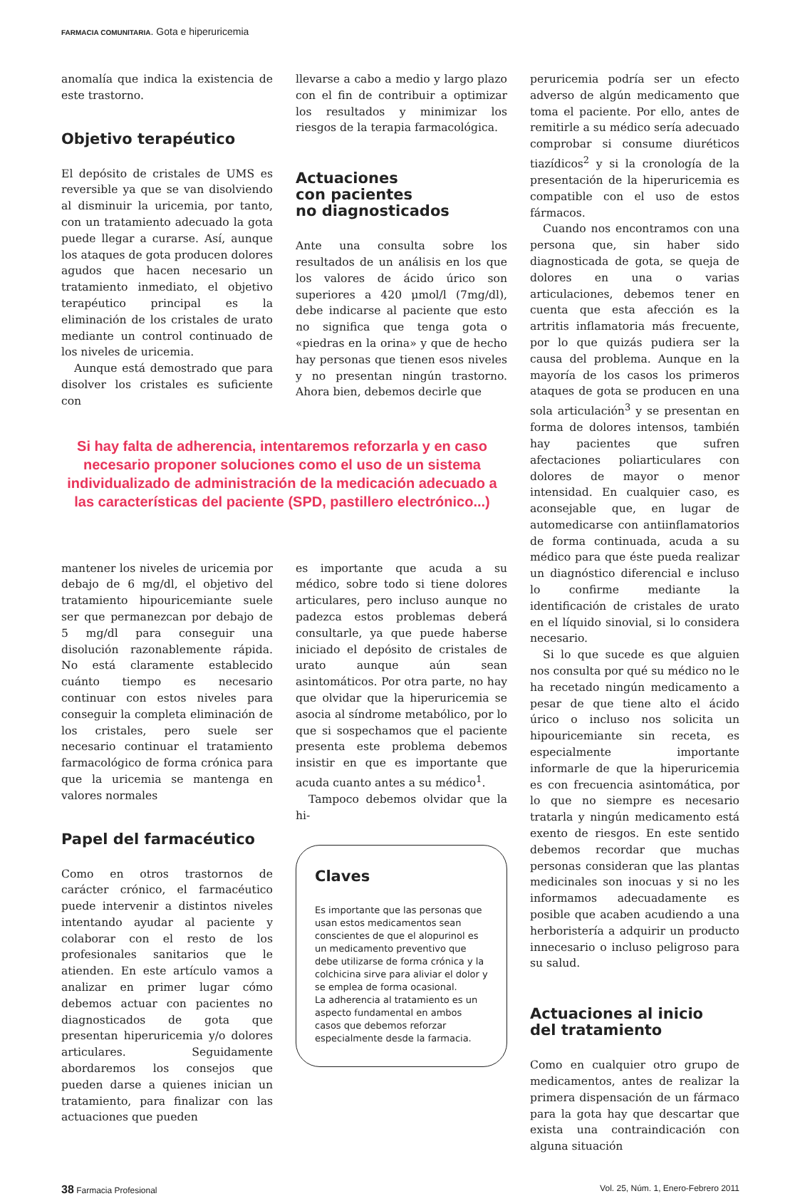FARMACIA COMUNITARIA. Gota e hiperuricemia
anomalía que indica la existencia de este trastorno.
Objetivo terapéutico
El depósito de cristales de UMS es reversible ya que se van disolviendo al disminuir la uricemia, por tanto, con un tratamiento adecuado la gota puede llegar a curarse. Así, aunque los ataques de gota producen dolores agudos que hacen necesario un tratamiento inmediato, el objetivo terapéutico principal es la eliminación de los cristales de urato mediante un control continuado de los niveles de uricemia.
Aunque está demostrado que para disolver los cristales es suficiente con
llevarse a cabo a medio y largo plazo con el fin de contribuir a optimizar los resultados y minimizar los riesgos de la terapia farmacológica.
Actuaciones
con pacientes
no diagnosticados
Ante una consulta sobre los resultados de un análisis en los que los valores de ácido úrico son superiores a 420 μmol/l (7mg/dl), debe indicarse al paciente que esto no significa que tenga gota o «piedras en la orina» y que de hecho hay personas que tienen esos niveles y no presentan ningún trastorno. Ahora bien, debemos decirle que
Si hay falta de adherencia, intentaremos reforzarla y en caso necesario proponer soluciones como el uso de un sistema individualizado de administración de la medicación adecuado a las características del paciente (SPD, pastillero electrónico...)
mantener los niveles de uricemia por debajo de 6 mg/dl, el objetivo del tratamiento hipouricemiante suele ser que permanezcan por debajo de 5 mg/dl para conseguir una disolución razonablemente rápida. No está claramente establecido cuánto tiempo es necesario continuar con estos niveles para conseguir la completa eliminación de los cristales, pero suele ser necesario continuar el tratamiento farmacológico de forma crónica para que la uricemia se mantenga en valores normales
Papel del farmacéutico
Como en otros trastornos de carácter crónico, el farmacéutico puede intervenir a distintos niveles intentando ayudar al paciente y colaborar con el resto de los profesionales sanitarios que le atienden. En este artículo vamos a analizar en primer lugar cómo debemos actuar con pacientes no diagnosticados de gota que presentan hiperuricemia y/o dolores articulares. Seguidamente abordaremos los consejos que pueden darse a quienes inician un tratamiento, para finalizar con las actuaciones que pueden
es importante que acuda a su médico, sobre todo si tiene dolores articulares, pero incluso aunque no padezca estos problemas deberá consultarle, ya que puede haberse iniciado el depósito de cristales de urato aunque aún sean asintomáticos. Por otra parte, no hay que olvidar que la hiperuricemia se asocia al síndrome metabólico, por lo que si sospechamos que el paciente presenta este problema debemos insistir en que es importante que acuda cuanto antes a su médico<sup>1</sup>.
Tampoco debemos olvidar que la hi-
Claves
Es importante que las personas que usan estos medicamentos sean conscientes de que el alopurinol es un medicamento preventivo que debe utilizarse de forma crónica y la colchicina sirve para aliviar el dolor y se emplea de forma ocasional.
La adherencia al tratamiento es un aspecto fundamental en ambos casos que debemos reforzar especialmente desde la farmacia.
peruricemia podría ser un efecto adverso de algún medicamento que toma el paciente. Por ello, antes de remitirle a su médico sería adecuado comprobar si consume diuréticos tiazídicos<sup>2</sup> y si la cronología de la presentación de la hiperuricemia es compatible con el uso de estos fármacos.
Cuando nos encontramos con una persona que, sin haber sido diagnosticada de gota, se queja de dolores en una o varias articulaciones, debemos tener en cuenta que esta afección es la artritis inflamatoria más frecuente, por lo que quizás pudiera ser la causa del problema. Aunque en la mayoría de los casos los primeros ataques de gota se producen en una sola articulación<sup>3</sup> y se presentan en forma de dolores intensos, también hay pacientes que sufren afectaciones poliarticulares con dolores de mayor o menor intensidad. En cualquier caso, es aconsejable que, en lugar de automedicarse con antiinflamatorios de forma continuada, acuda a su médico para que éste pueda realizar un diagnóstico diferencial e incluso lo confirme mediante la identificación de cristales de urato en el líquido sinovial, si lo considera necesario.
Si lo que sucede es que alguien nos consulta por qué su médico no le ha recetado ningún medicamento a pesar de que tiene alto el ácido úrico o incluso nos solicita un hipouricemiante sin receta, es especialmente importante informarle de que la hiperuricemia es con frecuencia asintomática, por lo que no siempre es necesario tratarla y ningún medicamento está exento de riesgos. En este sentido debemos recordar que muchas personas consideran que las plantas medicinales son inocuas y si no les informamos adecuadamente es posible que acaben acudiendo a una herboristería a adquirir un producto innecesario o incluso peligroso para su salud.
Actuaciones al inicio
del tratamiento
Como en cualquier otro grupo de medicamentos, antes de realizar la primera dispensación de un fármaco para la gota hay que descartar que exista una contraindicación con alguna situación
38 Farmacia Profesional Vol. 25, Núm. 1, Enero-Febrero 2011